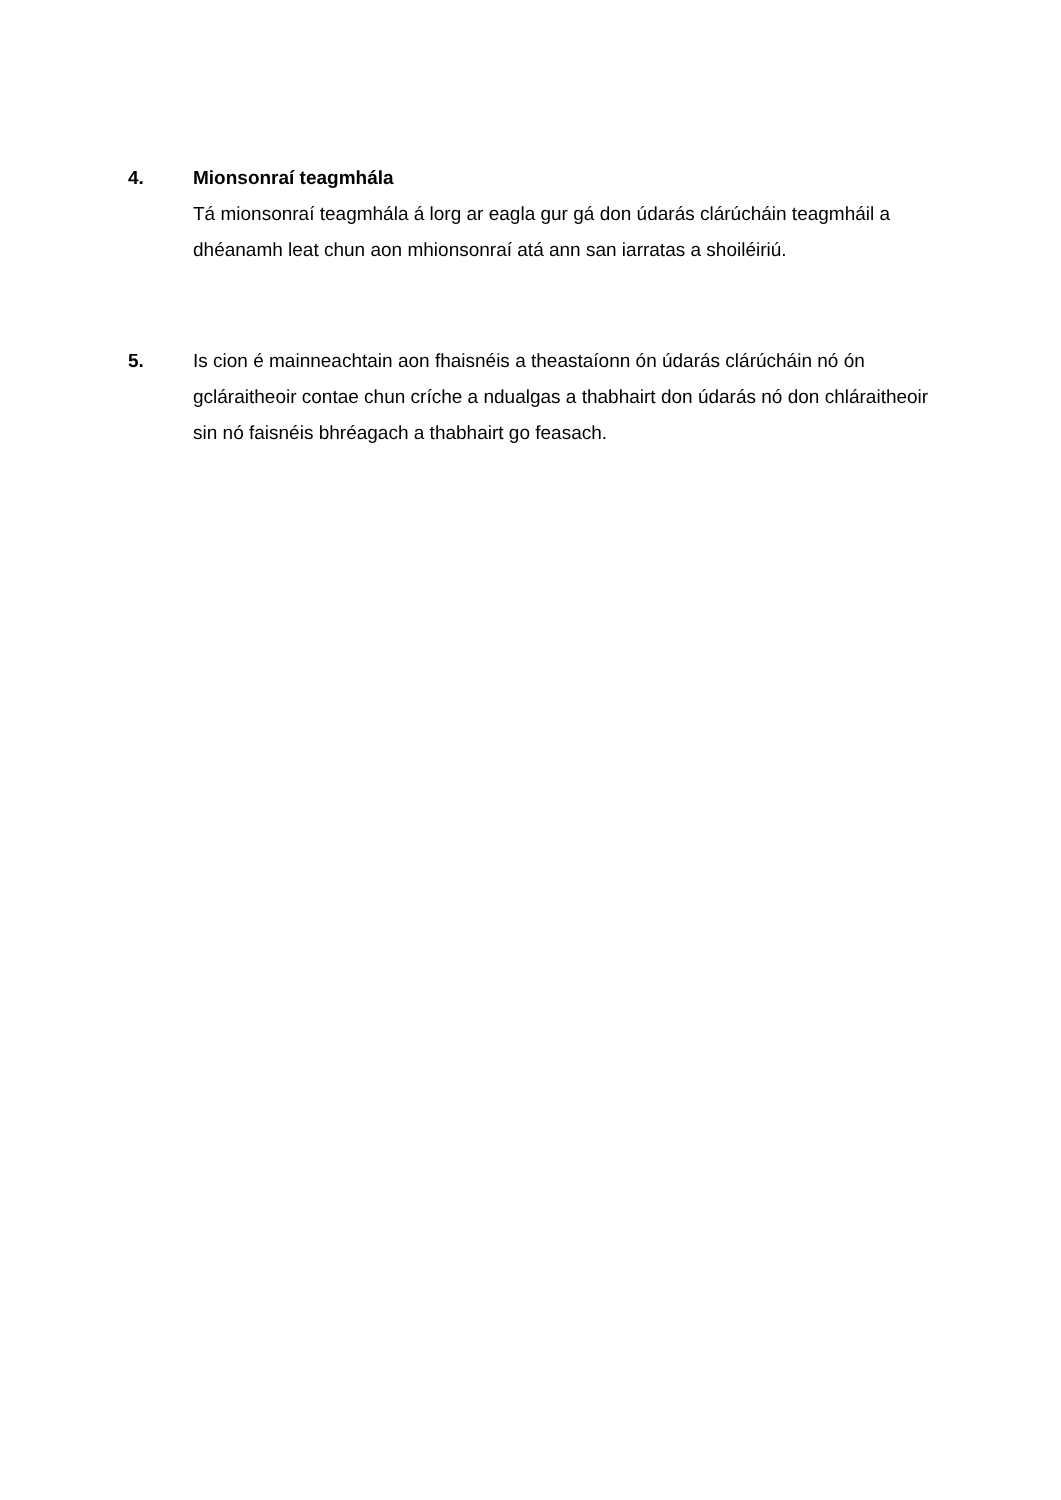4. Mionsonraí teagmhála
Tá mionsonraí teagmhála á lorg ar eagla gur gá don údarás clárúcháin teagmháil a dhéanamh leat chun aon mhionsonraí atá ann san iarratas a shoiléiriú.
5. Is cion é mainneachtain aon fhaisnéis a theastaíonn ón údarás clárúcháin nó ón gcláraitheoir contae chun críche a ndualgas a thabhairt don údarás nó don chláraitheoir sin nó faisnéis bhréagach a thabhairt go feasach.